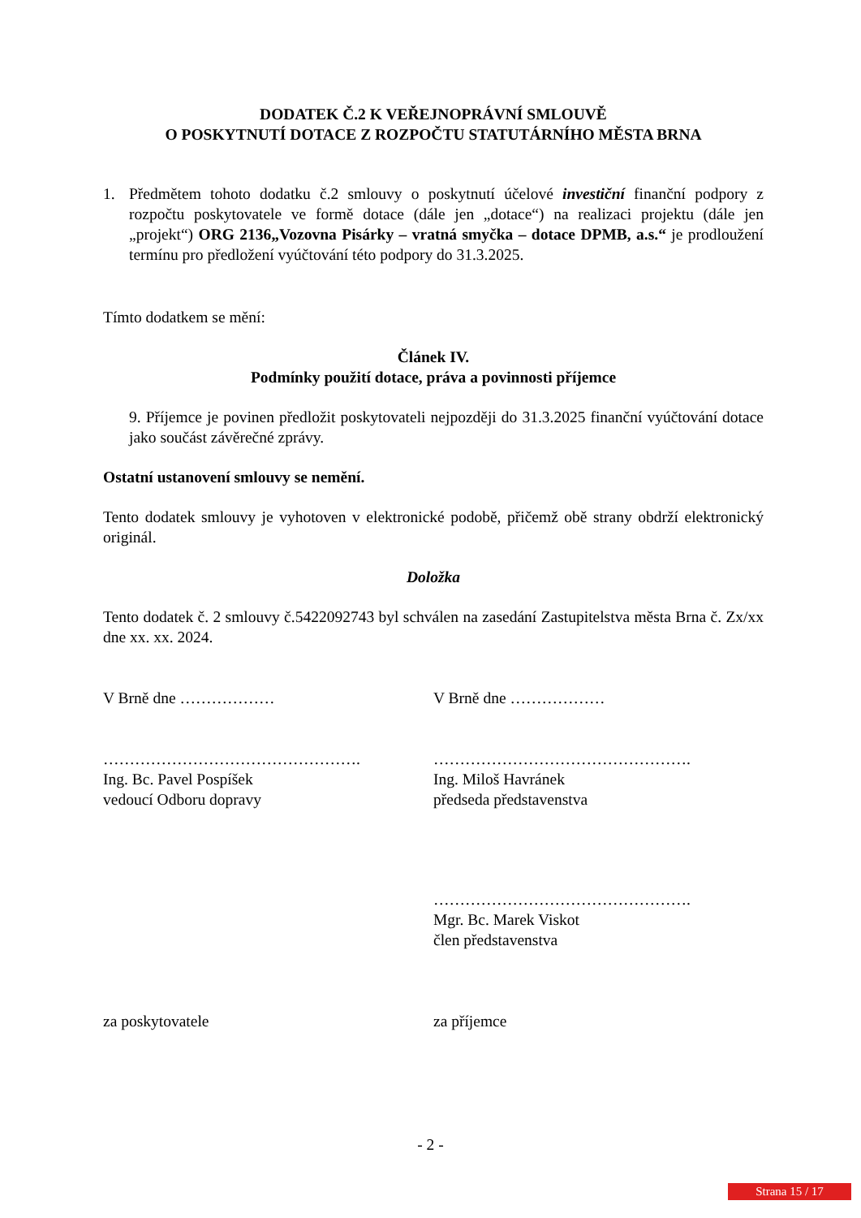DODATEK Č.2 K VEŘEJNOPRÁVNÍ SMLOUVĚ
O POSKYTNUTÍ DOTACE Z ROZPOČTU STATUTÁRNÍHO MĚSTA BRNA
1. Předmětem tohoto dodatku č.2 smlouvy o poskytnutí účelové investiční finanční podpory z rozpočtu poskytovatele ve formě dotace (dále jen „dotace“) na realizaci projektu (dále jen „projekt“) ORG 2136„Vozovna Pisárky – vratná smyčka – dotace DPMB, a.s.“ je prodloužení termínu pro předložení vyúčtování této podpory do 31.3.2025.
Tímto dodatkem se mění:
Článek IV.
Podmínky použití dotace, práva a povinnosti příjemce
9. Příjemce je povinen předložit poskytovateli nejpozději do 31.3.2025 finanční vyúčtování dotace jako součást závěrečné zprávy.
Ostatní ustanovení smlouvy se nemění.
Tento dodatek smlouvy je vyhotoven v elektronické podobě, přičemž obě strany obdrží elektronický originál.
Doložka
Tento dodatek č. 2 smlouvy č.5422092743 byl schválen na zasedání Zastupitelstva města Brna č. Zx/xx dne xx. xx. 2024.
V Brně dne ……………… V Brně dne ………………
………………………………………….
Ing. Bc. Pavel Pospíšek
vedoucí Odboru dopravy
………………………………………….
Ing. Miloš Havránek
předseda představenstva
………………………………………….
Mgr. Bc. Marek Viskot
člen představenstva
za poskytovatele za příjemce
- 2 -
Strana 15 / 17